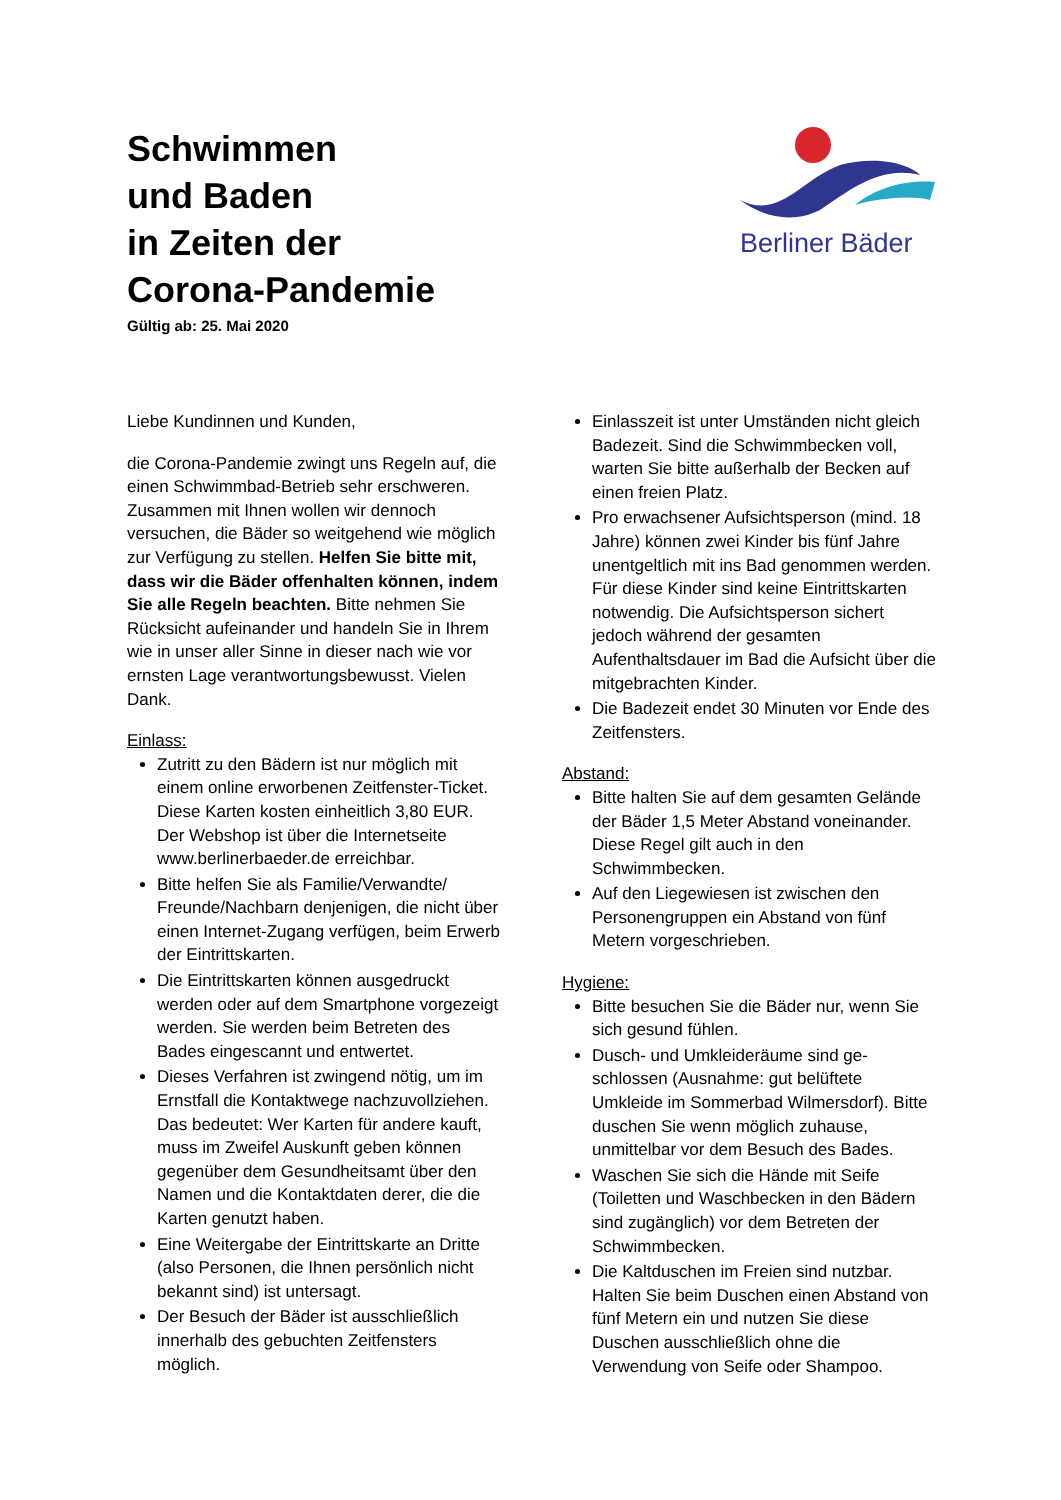Schwimmen
und Baden
in Zeiten der
Corona-Pandemie
Gültig ab: 25. Mai 2020
Berliner Bäder
Liebe Kundinnen und Kunden,
die Corona-Pandemie zwingt uns Regeln auf, die einen Schwimmbad-Betrieb sehr erschwe­ren. Zusammen mit Ihnen wollen wir dennoch versuchen, die Bäder so weitgehend wie mög­lich zur Verfügung zu stellen. Helfen Sie bitte mit, dass wir die Bäder offenhalten können, indem Sie alle Regeln beachten. Bitte neh­men Sie Rücksicht aufeinander und handeln Sie in Ihrem wie in unser aller Sinne in dieser nach wie vor ernsten Lage verantwortungsbe­wusst. Vielen Dank.
Einlass:
Zutritt zu den Bädern ist nur möglich mit einem online erworbenen Zeitfenster-Ticket. Diese Karten kosten einheitlich 3,80 EUR. Der Webshop ist über die Internet­seite www.berlinerbaeder.de erreichbar.
Bitte helfen Sie als Familie/Verwandte/ Freunde/Nachbarn denjenigen, die nicht über einen Internet-Zugang verfügen, beim Erwerb der Eintrittskarten.
Die Eintrittskarten können ausgedruckt werden oder auf dem Smartphone vor­gezeigt werden. Sie werden beim Betreten des Bades eingescannt und entwertet.
Dieses Verfahren ist zwingend nötig, um im Ernstfall die Kontaktwege nachzuvoll­ziehen. Das bedeutet: Wer Karten für andere kauft, muss im Zweifel Auskunft geben können gegenüber dem Gesund­heitsamt über den Namen und die Kon­taktdaten derer, die die Karten genutzt haben.
Eine Weitergabe der Eintrittskarte an Dritte (also Personen, die Ihnen persönlich nicht bekannt sind) ist untersagt.
Der Besuch der Bäder ist ausschließlich innerhalb des gebuchten Zeitfensters möglich.
Einlasszeit ist unter Umständen nicht gleich Badezeit. Sind die Schwimmbecken voll, warten Sie bitte außerhalb der Becken auf einen freien Platz.
Pro erwachsener Aufsichtsperson (mind. 18 Jahre) können zwei Kinder bis fünf Jahre unentgeltlich mit ins Bad genommen werden. Für diese Kinder sind keine Ein­trittskarten notwendig. Die Aufsichtsper­son sichert jedoch während der gesamten Aufenthaltsdauer im Bad die Aufsicht über die mitgebrachten Kinder.
Die Badezeit endet 30 Minuten vor Ende des Zeitfensters.
Abstand:
Bitte halten Sie auf dem gesamten Ge­lände der Bäder 1,5 Meter Abstand von­einander. Diese Regel gilt auch in den Schwimmbecken.
Auf den Liegewiesen ist zwischen den Personengruppen ein Abstand von fünf Metern vorgeschrieben.
Hygiene:
Bitte besuchen Sie die Bäder nur, wenn Sie sich gesund fühlen.
Dusch- und Umkleideräume sind ge­schlossen (Ausnahme: gut belüftete Umkleide im Sommerbad Wilmersdorf). Bitte duschen Sie wenn möglich zuhause, unmittelbar vor dem Besuch des Bades.
Waschen Sie sich die Hände mit Seife (Toiletten und Waschbecken in den Bädern sind zugänglich) vor dem Betreten der Schwimmbecken.
Die Kaltduschen im Freien sind nutzbar. Halten Sie beim Duschen einen Abstand von fünf Metern ein und nutzen Sie diese Duschen ausschließlich ohne die Verwendung von Seife oder Shampoo.